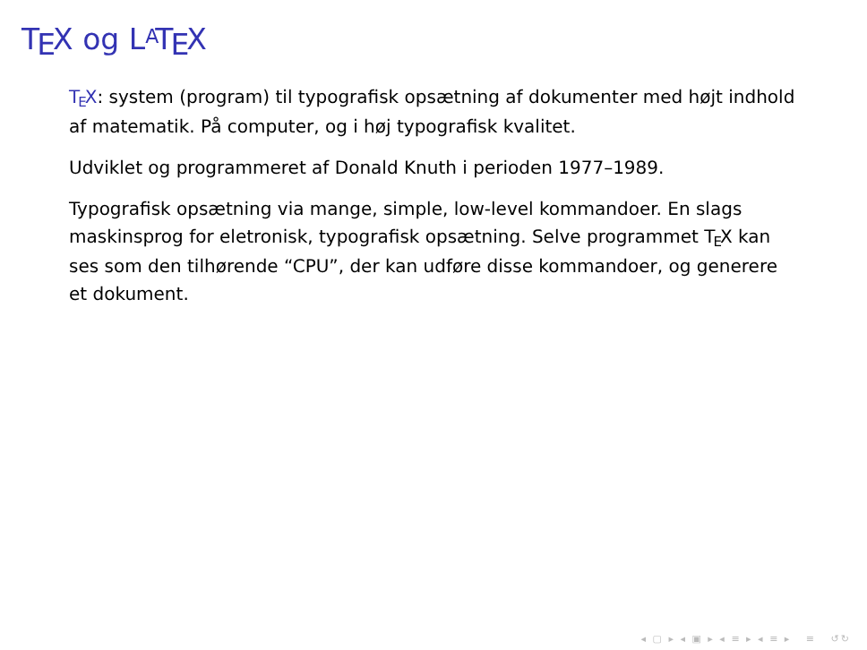TEX og LATEX
TEX: system (program) til typografisk opsætning af dokumenter med højt indhold af matematik. På computer, og i høj typografisk kvalitet.
Udviklet og programmeret af Donald Knuth i perioden 1977–1989.
Typografisk opsætning via mange, simple, low-level kommandoer. En slags maskinsprog for eletronisk, typografisk opsætning. Selve programmet TEX kan ses som den tilhørende “CPU”, der kan udføre disse kommandoer, og generere et dokument.
◂ ▢ ▸ ◂ ▣ ▸ ◂ ≡ ▸ ◂ ≡ ▸ ≡ ↺↻